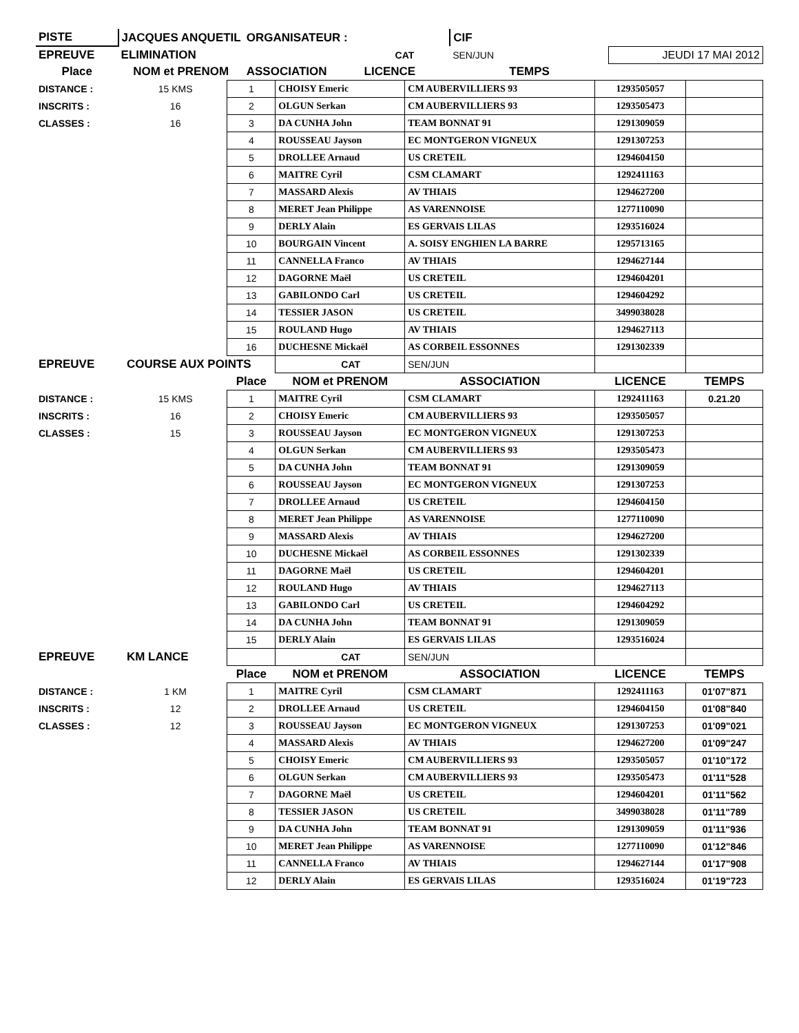| PISTE | JACQUES ANQUETIL | ORGANISATEUR : | | CIF | | |
| EPREUVE | ELIMINATION | | CAT | SEN/JUN | JEUDI 17 MAI 2012 | |
| Place | NOM et PRENOM | ASSOCIATION | LICENCE | TEMPS | | |
| DISTANCE : | 15 KMS | 1 | CHOISY Emeric | CM AUBERVILLIERS 93 | 1293505057 | |
| INSCRITS : | 16 | 2 | OLGUN Serkan | CM AUBERVILLIERS 93 | 1293505473 | |
| CLASSES : | 16 | 3 | DA CUNHA John | TEAM BONNAT 91 | 1291309059 | |
| | | 4 | ROUSSEAU Jayson | EC MONTGERON VIGNEUX | 1291307253 | |
| | | 5 | DROLLEE Arnaud | US CRETEIL | 1294604150 | |
| | | 6 | MAITRE Cyril | CSM CLAMART | 1292411163 | |
| | | 7 | MASSARD Alexis | AV THIAIS | 1294627200 | |
| | | 8 | MERET Jean Philippe | AS VARENNOISE | 1277110090 | |
| | | 9 | DERLY Alain | ES GERVAIS LILAS | 1293516024 | |
| | | 10 | BOURGAIN Vincent | A. SOISY ENGHIEN LA BARRE | 1295713165 | |
| | | 11 | CANNELLA Franco | AV THIAIS | 1294627144 | |
| | | 12 | DAGORNE Maël | US CRETEIL | 1294604201 | |
| | | 13 | GABILONDO Carl | US CRETEIL | 1294604292 | |
| | | 14 | TESSIER JASON | US CRETEIL | 3499038028 | |
| | | 15 | ROULAND Hugo | AV THIAIS | 1294627113 | |
| | | 16 | DUCHESNE Mickaël | AS CORBEIL ESSONNES | 1291302339 | |
| EPREUVE | COURSE AUX POINTS | | CAT | SEN/JUN | | |
| | | Place | NOM et PRENOM | ASSOCIATION | LICENCE | TEMPS |
| DISTANCE : | 15 KMS | 1 | MAITRE Cyril | CSM CLAMART | 1292411163 | 0.21.20 |
| INSCRITS : | 16 | 2 | CHOISY Emeric | CM AUBERVILLIERS 93 | 1293505057 | |
| CLASSES : | 15 | 3 | ROUSSEAU Jayson | EC MONTGERON VIGNEUX | 1291307253 | |
| | | 4 | OLGUN Serkan | CM AUBERVILLIERS 93 | 1293505473 | |
| | | 5 | DA CUNHA John | TEAM BONNAT 91 | 1291309059 | |
| | | 6 | ROUSSEAU Jayson | EC MONTGERON VIGNEUX | 1291307253 | |
| | | 7 | DROLLEE Arnaud | US CRETEIL | 1294604150 | |
| | | 8 | MERET Jean Philippe | AS VARENNOISE | 1277110090 | |
| | | 9 | MASSARD Alexis | AV THIAIS | 1294627200 | |
| | | 10 | DUCHESNE Mickaël | AS CORBEIL ESSONNES | 1291302339 | |
| | | 11 | DAGORNE Maël | US CRETEIL | 1294604201 | |
| | | 12 | ROULAND Hugo | AV THIAIS | 1294627113 | |
| | | 13 | GABILONDO Carl | US CRETEIL | 1294604292 | |
| | | 14 | DA CUNHA John | TEAM BONNAT 91 | 1291309059 | |
| | | 15 | DERLY Alain | ES GERVAIS LILAS | 1293516024 | |
| EPREUVE | KM LANCE | | CAT | SEN/JUN | | |
| | | Place | NOM et PRENOM | ASSOCIATION | LICENCE | TEMPS |
| DISTANCE : | 1 KM | 1 | MAITRE Cyril | CSM CLAMART | 1292411163 | 01'07"871 |
| INSCRITS : | 12 | 2 | DROLLEE Arnaud | US CRETEIL | 1294604150 | 01'08"840 |
| CLASSES : | 12 | 3 | ROUSSEAU Jayson | EC MONTGERON VIGNEUX | 1291307253 | 01'09"021 |
| | | 4 | MASSARD Alexis | AV THIAIS | 1294627200 | 01'09"247 |
| | | 5 | CHOISY Emeric | CM AUBERVILLIERS 93 | 1293505057 | 01'10"172 |
| | | 6 | OLGUN Serkan | CM AUBERVILLIERS 93 | 1293505473 | 01'11"528 |
| | | 7 | DAGORNE Maël | US CRETEIL | 1294604201 | 01'11"562 |
| | | 8 | TESSIER JASON | US CRETEIL | 3499038028 | 01'11"789 |
| | | 9 | DA CUNHA John | TEAM BONNAT 91 | 1291309059 | 01'11"936 |
| | | 10 | MERET Jean Philippe | AS VARENNOISE | 1277110090 | 01'12"846 |
| | | 11 | CANNELLA Franco | AV THIAIS | 1294627144 | 01'17"908 |
| | | 12 | DERLY Alain | ES GERVAIS LILAS | 1293516024 | 01'19"723 |